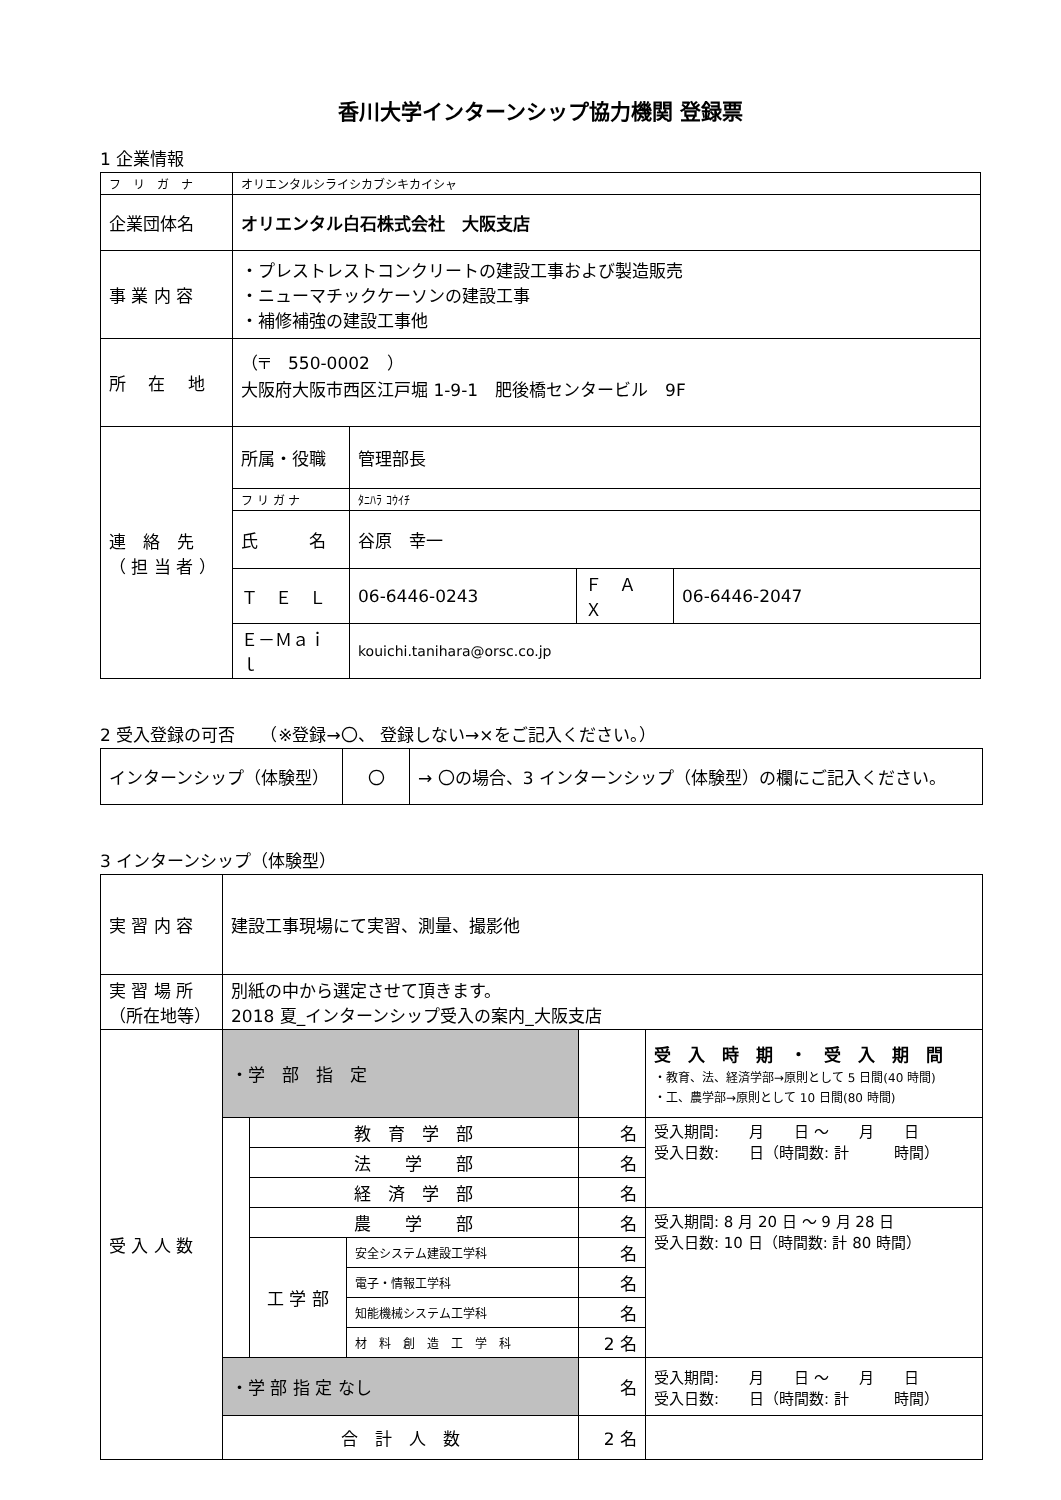香川大学インターンシップ協力機関 登録票
1 企業情報
| フ リ ガ ナ | オリエンタルシライシカブシキカイシャ | | | |
| 企業団体名 | オリエンタル白石株式会社 大阪支店 | | | |
| 事 業 内 容 | ・プレストレストコンクリートの建設工事および製造販売 ・ニューマチックケーソンの建設工事 ・補修補強の建設工事他 | | | |
| 所 在 地 | （〒 550-0002 ） 大阪府大阪市西区江戸堀 1-9-1 肥後橋センタービル 9F | | | |
| 連 絡 先 （ 担 当 者 ） | 所属・役職 | 管理部長 | | |
| | フ リ ガ ナ | ﾀﾆﾊﾗ ｺｳｲﾁ | | |
| | 氏 名 | 谷原 幸一 | | |
| | Ｔ Ｅ Ｌ | 06-6446-0243 | Ｆ Ａ Ｘ | 06-6446-2047 |
| | Ｅ－Ｍａｉｌ | kouichi.tanihara@orsc.co.jp | | |
2 受入登録の可否　　（※登録→〇、 登録しない→×をご記入ください。）
| インターンシップ（体験型） | 〇 | → 〇の場合、3 インターンシップ（体験型）の欄にご記入ください。 |
3 インターンシップ（体験型）
| 実 習 内 容 | 建設工事現場にて実習、測量、撮影他 | | | | |
| 実 習 場 所 （所在地等） | 別紙の中から選定させて頂きます。 2018 夏_インターンシップ受入の案内_大阪支店 | | | | |
| 受 入 人 数 | ・学 部 指 定 | | | | 受 入 時 期 ・ 受 入 期 間 ・教育、法、経済学部→原則として 5 日間(40 時間) ・工、農学部→原則として 10 日間(80 時間) |
| | | 教 育 学 部 | | 名 | 受入期間: 月 日 ～ 月 日 受入日数: 日（時間数: 計 時間） |
| | | 法 学 部 | | 名 | |
| | | 経 済 学 部 | | 名 | |
| | | 農 学 部 | | 名 | 受入期間: 8 月 20 日 ～ 9 月 28 日 受入日数: 10 日（時間数: 計 80 時間） |
| | | 工 学 部 | 安全システム建設工学科 | 名 | |
| | | | 電子・情報工学科 | 名 | |
| | | | 知能機械システム工学科 | 名 | |
| | | | 材 料 創 造 工 学 科 | 2 名 | |
| | ・学 部 指 定 なし | | | 名 | 受入期間: 月 日 ～ 月 日 受入日数: 日（時間数: 計 時間） |
| | 合 計 人 数 | | | 2 名 | |